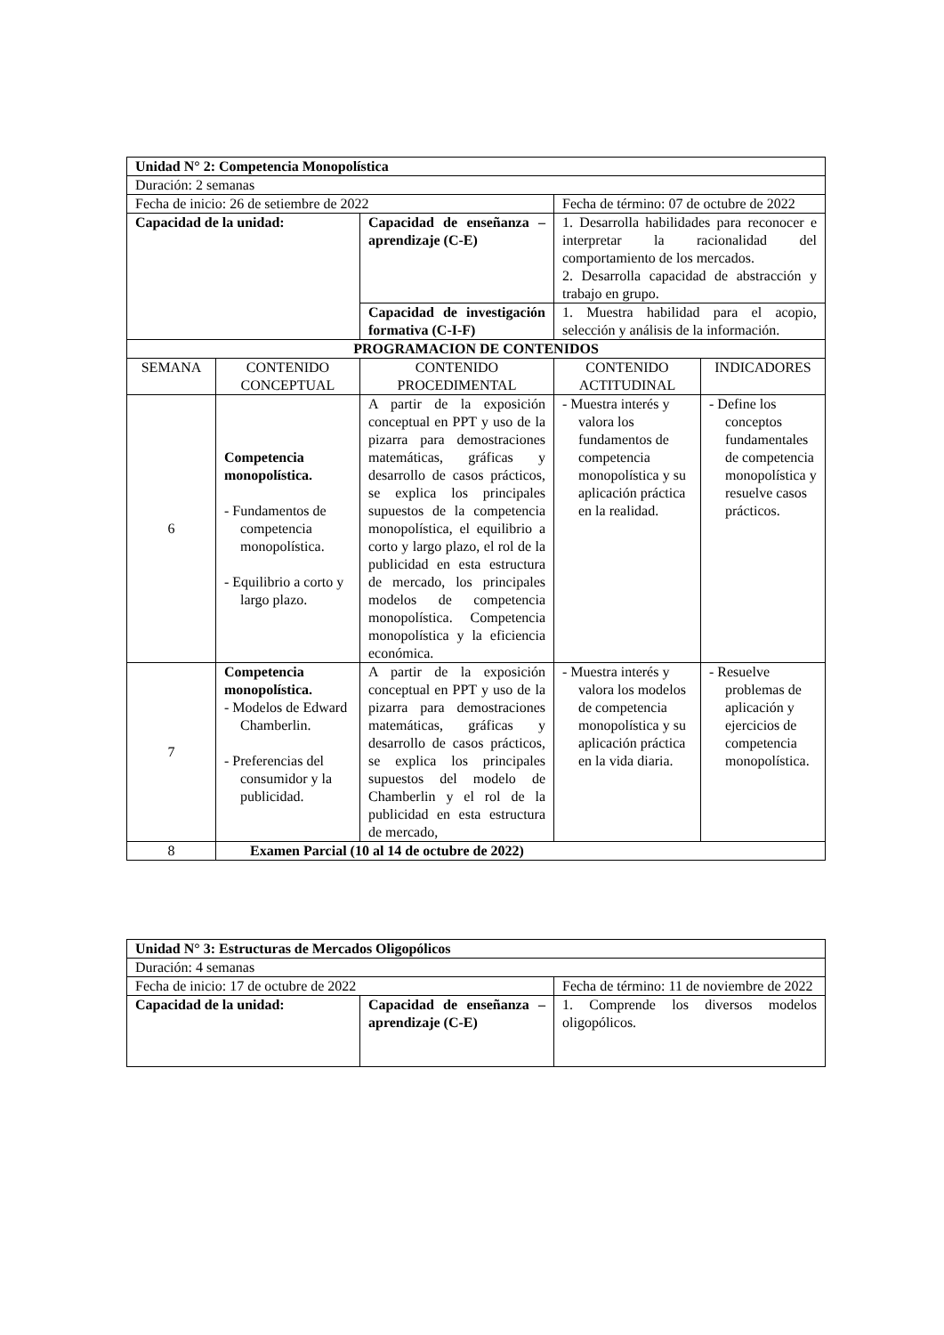| Unidad N° 2: Competencia Monopolística | | | | |
| Duración: 2 semanas | | | | |
| Fecha de inicio: 26 de setiembre de 2022 | | | Fecha de término: 07 de octubre de 2022 | |
| Capacidad de la unidad: | | Capacidad de enseñanza – aprendizaje (C-E) | 1. Desarrolla habilidades para reconocer e interpretar la racionalidad del comportamiento de los mercados. 2. Desarrolla capacidad de abstracción y trabajo en grupo. | |
| | | Capacidad de investigación formativa (C-I-F) | 1. Muestra habilidad para el acopio, selección y análisis de la información. | |
| PROGRAMACION DE CONTENIDOS | | | | |
| SEMANA | CONTENIDO CONCEPTUAL | CONTENIDO PROCEDIMENTAL | CONTENIDO ACTITUDINAL | INDICADORES |
| 6 | Competencia monopolística. - Fundamentos de competencia monopolística. - Equilibrio a corto y largo plazo. | A partir de la exposición conceptual en PPT y uso de la pizarra para demostraciones matemáticas, gráficas y desarrollo de casos prácticos, se explica los principales supuestos de la competencia monopolística, el equilibrio a corto y largo plazo, el rol de la publicidad en esta estructura de mercado, los principales modelos de competencia monopolística. Competencia monopolística y la eficiencia económica. | - Muestra interés y valora los fundamentos de competencia monopolística y su aplicación práctica en la realidad. | - Define los conceptos fundamentales de competencia monopolística y resuelve casos prácticos. |
| 7 | Competencia monopolística. - Modelos de Edward Chamberlin. - Preferencias del consumidor y la publicidad. | A partir de la exposición conceptual en PPT y uso de la pizarra para demostraciones matemáticas, gráficas y desarrollo de casos prácticos, se explica los principales supuestos del modelo de Chamberlin y el rol de la publicidad en esta estructura de mercado, | - Muestra interés y valora los modelos de competencia monopolística y su aplicación práctica en la vida diaria. | - Resuelve problemas de aplicación y ejercicios de competencia monopolística. |
| 8 | Examen Parcial (10 al 14 de octubre de 2022) | | | |
| Unidad N° 3: Estructuras de Mercados Oligopólicos | | |
| Duración: 4 semanas | | |
| Fecha de inicio: 17 de octubre de 2022 | | Fecha de término: 11 de noviembre de 2022 |
| Capacidad de la unidad: | Capacidad de enseñanza – aprendizaje (C-E) | 1. Comprende los diversos modelos oligopólicos. |